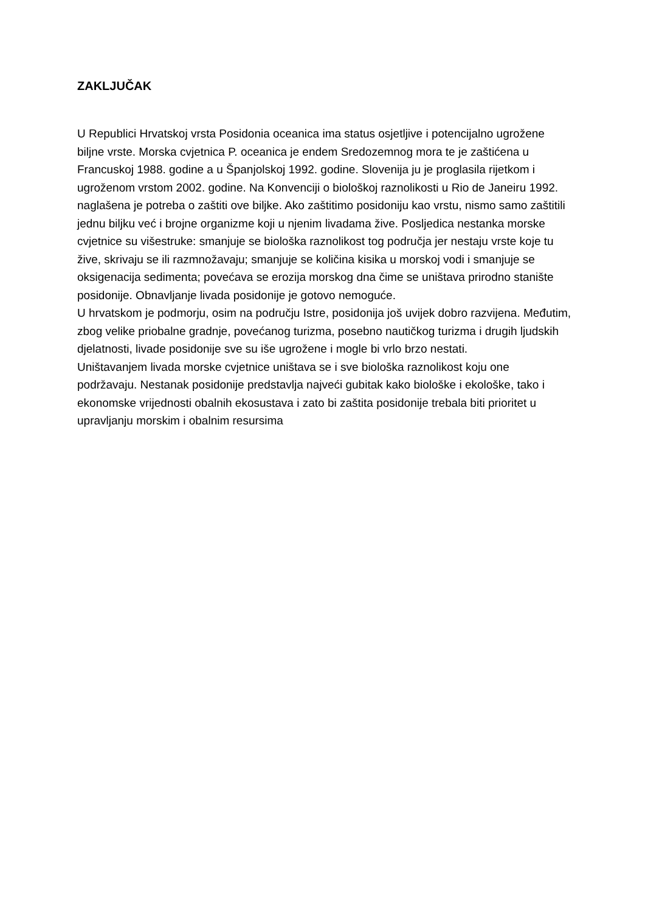ZAKLJUČAK
U Republici Hrvatskoj vrsta Posidonia oceanica ima status osjetljive i potencijalno ugrožene biljne vrste. Morska cvjetnica P. oceanica je endem Sredozemnog mora te je zaštićena u Francuskoj 1988. godine a u Španjolskoj 1992. godine. Slovenija ju je proglasila rijetkom i ugroženom vrstom 2002. godine. Na Konvenciji o biološkoj raznolikosti u Rio de Janeiru 1992. naglašena je potreba o zaštiti ove biljke. Ako zaštitimo posidoniju kao vrstu, nismo samo zaštitili jednu biljku već i brojne organizme koji u njenim livadama žive. Posljedica nestanka morske cvjetnice su višestruke: smanjuje se biološka raznolikost tog područja jer nestaju vrste koje tu žive, skrivaju se ili razmnožavaju; smanjuje se količina kisika u morskoj vodi i smanjuje se oksigenacija sedimenta; povećava se erozija morskog dna čime se uništava prirodno stanište posidonije. Obnavljanje livada posidonije je gotovo nemoguće.
U hrvatskom je podmorju, osim na području Istre, posidonija još uvijek dobro razvijena. Međutim, zbog velike priobalne gradnje, povećanog turizma, posebno nautičkog turizma i drugih ljudskih djelatnosti, livade posidonije sve su iše ugrožene i mogle bi vrlo brzo nestati.
Uništavanjem livada morske cvjetnice uništava se i sve biološka raznolikost koju one podržavaju. Nestanak posidonije predstavlja najveći gubitak kako biološke i ekološke, tako i ekonomske vrijednosti obalnih ekosustava i zato bi zaštita posidonije trebala biti prioritet u upravljanju morskim i obalnim resursima